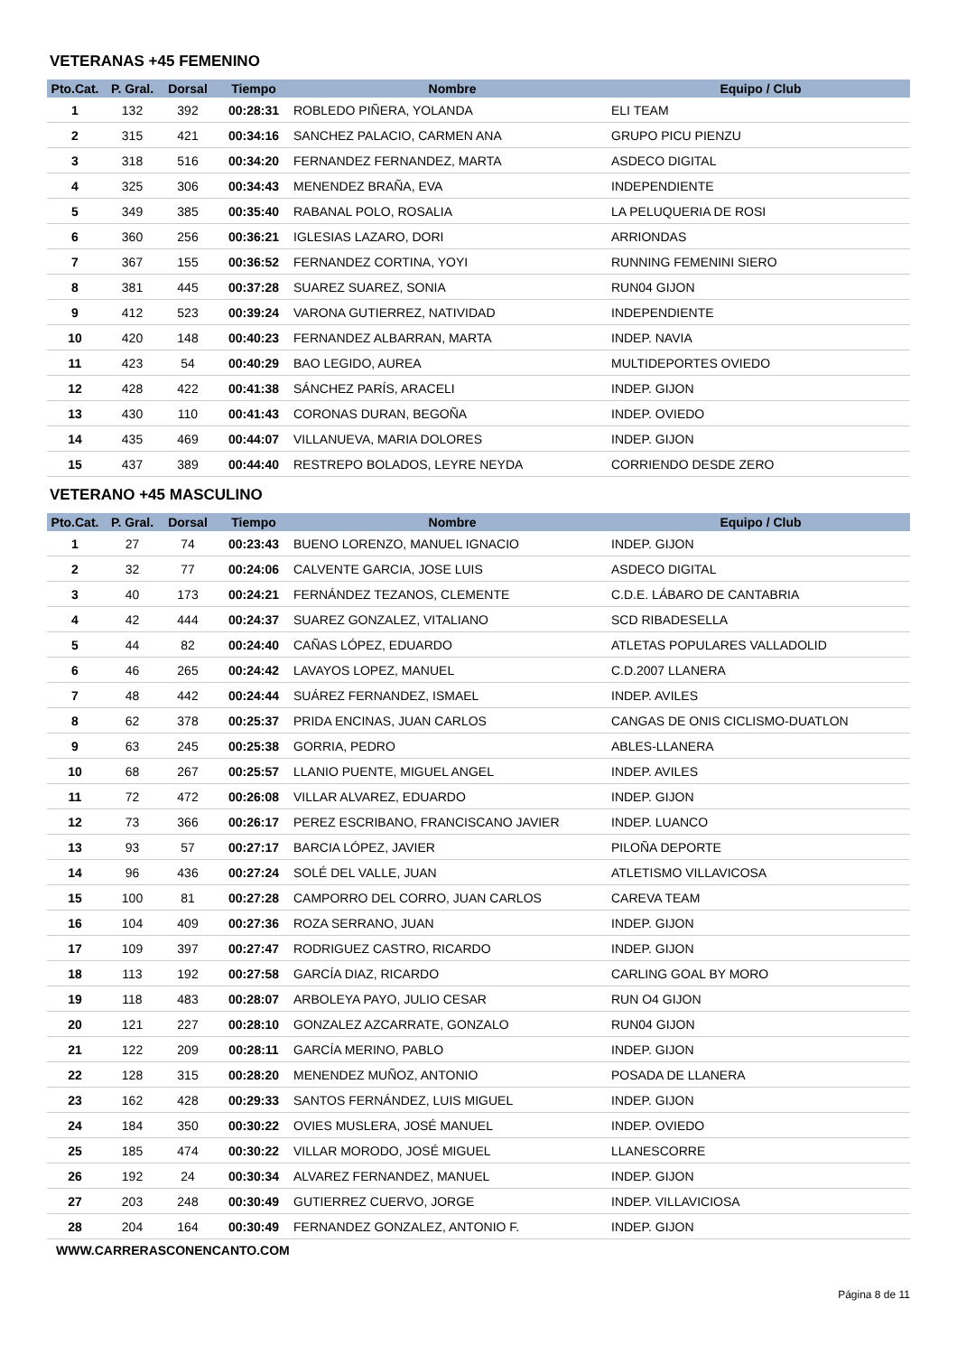VETERANAS +45 FEMENINO
| Pto.Cat. | P. Gral. | Dorsal | Tiempo | Nombre | Equipo / Club |
| --- | --- | --- | --- | --- | --- |
| 1 | 132 | 392 | 00:28:31 | ROBLEDO PIÑERA, YOLANDA | ELI TEAM |
| 2 | 315 | 421 | 00:34:16 | SANCHEZ PALACIO, CARMEN ANA | GRUPO PICU PIENZU |
| 3 | 318 | 516 | 00:34:20 | FERNANDEZ FERNANDEZ, MARTA | ASDECO DIGITAL |
| 4 | 325 | 306 | 00:34:43 | MENENDEZ BRAÑA, EVA | INDEPENDIENTE |
| 5 | 349 | 385 | 00:35:40 | RABANAL POLO, ROSALIA | LA PELUQUERIA DE ROSI |
| 6 | 360 | 256 | 00:36:21 | IGLESIAS LAZARO, DORI | ARRIONDAS |
| 7 | 367 | 155 | 00:36:52 | FERNANDEZ CORTINA, YOYI | RUNNING FEMENINI SIERO |
| 8 | 381 | 445 | 00:37:28 | SUAREZ SUAREZ, SONIA | RUN04 GIJON |
| 9 | 412 | 523 | 00:39:24 | VARONA GUTIERREZ, NATIVIDAD | INDEPENDIENTE |
| 10 | 420 | 148 | 00:40:23 | FERNANDEZ ALBARRAN, MARTA | INDEP. NAVIA |
| 11 | 423 | 54 | 00:40:29 | BAO LEGIDO, AUREA | MULTIDEPORTES OVIEDO |
| 12 | 428 | 422 | 00:41:38 | SÁNCHEZ PARÍS, ARACELI | INDEP. GIJON |
| 13 | 430 | 110 | 00:41:43 | CORONAS DURAN, BEGOÑA | INDEP. OVIEDO |
| 14 | 435 | 469 | 00:44:07 | VILLANUEVA, MARIA DOLORES | INDEP. GIJON |
| 15 | 437 | 389 | 00:44:40 | RESTREPO BOLADOS, LEYRE NEYDA | CORRIENDO DESDE ZERO |
VETERANO +45 MASCULINO
| Pto.Cat. | P. Gral. | Dorsal | Tiempo | Nombre | Equipo / Club |
| --- | --- | --- | --- | --- | --- |
| 1 | 27 | 74 | 00:23:43 | BUENO LORENZO, MANUEL IGNACIO | INDEP. GIJON |
| 2 | 32 | 77 | 00:24:06 | CALVENTE GARCIA, JOSE LUIS | ASDECO DIGITAL |
| 3 | 40 | 173 | 00:24:21 | FERNÁNDEZ TEZANOS, CLEMENTE | C.D.E. LÁBARO DE CANTABRIA |
| 4 | 42 | 444 | 00:24:37 | SUAREZ GONZALEZ, VITALIANO | SCD RIBADESELLA |
| 5 | 44 | 82 | 00:24:40 | CAÑAS LÓPEZ, EDUARDO | ATLETAS POPULARES VALLADOLID |
| 6 | 46 | 265 | 00:24:42 | LAVAYOS LOPEZ, MANUEL | C.D.2007 LLANERA |
| 7 | 48 | 442 | 00:24:44 | SUÁREZ FERNANDEZ, ISMAEL | INDEP. AVILES |
| 8 | 62 | 378 | 00:25:37 | PRIDA ENCINAS, JUAN CARLOS | CANGAS DE ONIS CICLISMO-DUATLON |
| 9 | 63 | 245 | 00:25:38 | GORRIA, PEDRO | ABLES-LLANERA |
| 10 | 68 | 267 | 00:25:57 | LLANIO PUENTE, MIGUEL ANGEL | INDEP. AVILES |
| 11 | 72 | 472 | 00:26:08 | VILLAR ALVAREZ, EDUARDO | INDEP. GIJON |
| 12 | 73 | 366 | 00:26:17 | PEREZ ESCRIBANO, FRANCISCANO JAVIER | INDEP. LUANCO |
| 13 | 93 | 57 | 00:27:17 | BARCIA LÓPEZ, JAVIER | PILOÑA DEPORTE |
| 14 | 96 | 436 | 00:27:24 | SOLÉ DEL VALLE, JUAN | ATLETISMO VILLAVICOSA |
| 15 | 100 | 81 | 00:27:28 | CAMPORRO DEL CORRO, JUAN CARLOS | CAREVA TEAM |
| 16 | 104 | 409 | 00:27:36 | ROZA SERRANO, JUAN | INDEP. GIJON |
| 17 | 109 | 397 | 00:27:47 | RODRIGUEZ CASTRO, RICARDO | INDEP. GIJON |
| 18 | 113 | 192 | 00:27:58 | GARCÍA DIAZ, RICARDO | CARLING GOAL BY MORO |
| 19 | 118 | 483 | 00:28:07 | ARBOLEYA PAYO, JULIO CESAR | RUN O4 GIJON |
| 20 | 121 | 227 | 00:28:10 | GONZALEZ AZCARRATE, GONZALO | RUN04 GIJON |
| 21 | 122 | 209 | 00:28:11 | GARCÍA MERINO, PABLO | INDEP. GIJON |
| 22 | 128 | 315 | 00:28:20 | MENENDEZ MUÑOZ, ANTONIO | POSADA DE LLANERA |
| 23 | 162 | 428 | 00:29:33 | SANTOS FERNÁNDEZ, LUIS MIGUEL | INDEP. GIJON |
| 24 | 184 | 350 | 00:30:22 | OVIES MUSLERA, JOSÉ MANUEL | INDEP. OVIEDO |
| 25 | 185 | 474 | 00:30:22 | VILLAR MORODO, JOSÉ MIGUEL | LLANESCORRE |
| 26 | 192 | 24 | 00:30:34 | ALVAREZ FERNANDEZ, MANUEL | INDEP. GIJON |
| 27 | 203 | 248 | 00:30:49 | GUTIERREZ CUERVO, JORGE | INDEP. VILLAVICIOSA |
| 28 | 204 | 164 | 00:30:49 | FERNANDEZ GONZALEZ, ANTONIO F. | INDEP. GIJON |
WWW.CARRERASCONENCANTO.COM
Página 8 de 11